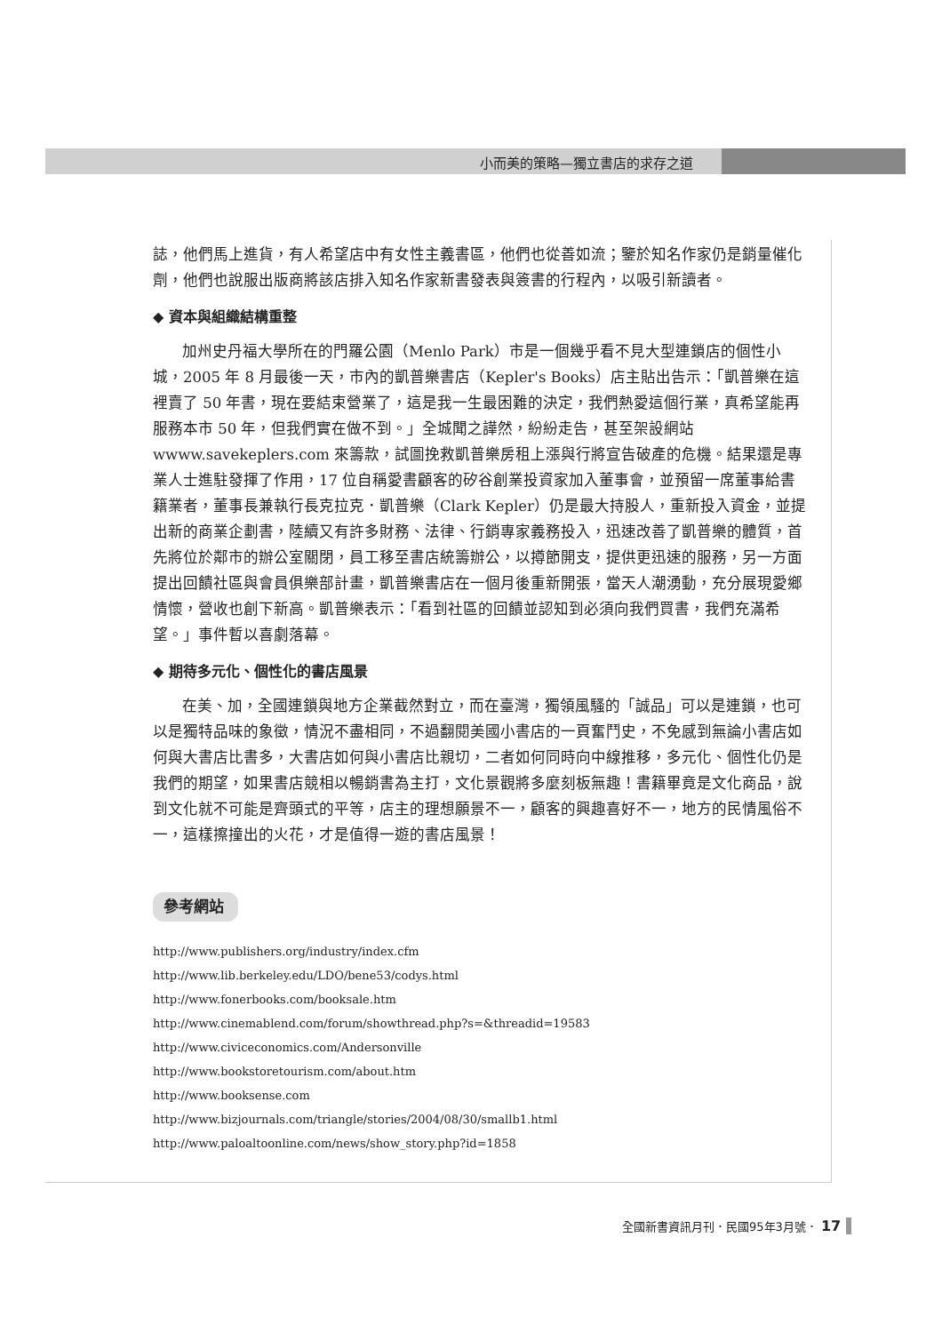小而美的策略—獨立書店的求存之道
誌，他們馬上進貨，有人希望店中有女性主義書區，他們也從善如流；鑒於知名作家仍是銷量催化劑，他們也說服出版商將該店排入知名作家新書發表與簽書的行程內，以吸引新讀者。
◆ 資本與組織結構重整
加州史丹福大學所在的門羅公園（Menlo Park）市是一個幾乎看不見大型連鎖店的個性小城，2005 年 8 月最後一天，市內的凱普樂書店（Kepler's Books）店主貼出告示：「凱普樂在這裡賣了 50 年書，現在要結束營業了，這是我一生最困難的決定，我們熱愛這個行業，真希望能再服務本市 50 年，但我們實在做不到。」全城聞之譁然，紛紛走告，甚至架設網站 wwww.savekeplers.com 來籌款，試圖挽救凱普樂房租上漲與行將宣告破產的危機。結果還是專業人士進駐發揮了作用，17 位自稱愛書顧客的矽谷創業投資家加入董事會，並預留一席董事給書籍業者，董事長兼執行長克拉克．凱普樂（Clark Kepler）仍是最大持股人，重新投入資金，並提出新的商業企劃書，陸續又有許多財務、法律、行銷專家義務投入，迅速改善了凱普樂的體質，首先將位於鄰市的辦公室關閉，員工移至書店統籌辦公，以撙節開支，提供更迅速的服務，另一方面提出回饋社區與會員俱樂部計畫，凱普樂書店在一個月後重新開張，當天人潮湧動，充分展現愛鄉情懷，營收也創下新高。凱普樂表示：「看到社區的回饋並認知到必須向我們買書，我們充滿希望。」事件暫以喜劇落幕。
◆ 期待多元化、個性化的書店風景
在美、加，全國連鎖與地方企業截然對立，而在臺灣，獨領風騷的「誠品」可以是連鎖，也可以是獨特品味的象徵，情況不盡相同，不過翻閱美國小書店的一頁奮鬥史，不免感到無論小書店如何與大書店比書多，大書店如何與小書店比親切，二者如何同時向中線推移，多元化、個性化仍是我們的期望，如果書店競相以暢銷書為主打，文化景觀將多麼刻板無趣！書籍畢竟是文化商品，說到文化就不可能是齊頭式的平等，店主的理想願景不一，顧客的興趣喜好不一，地方的民情風俗不一，這樣擦撞出的火花，才是值得一遊的書店風景！
參考網站
http://www.publishers.org/industry/index.cfm
http://www.lib.berkeley.edu/LDO/bene53/codys.html
http://www.fonerbooks.com/booksale.htm
http://www.cinemablend.com/forum/showthread.php?s=&threadid=19583
http://www.civiceconomics.com/Andersonville
http://www.bookstoretourism.com/about.htm
http://www.booksense.com
http://www.bizjournals.com/triangle/stories/2004/08/30/smallb1.html
http://www.paloaltoonline.com/news/show_story.php?id=1858
全國新書資訊月刊．民國95年3月號． 17